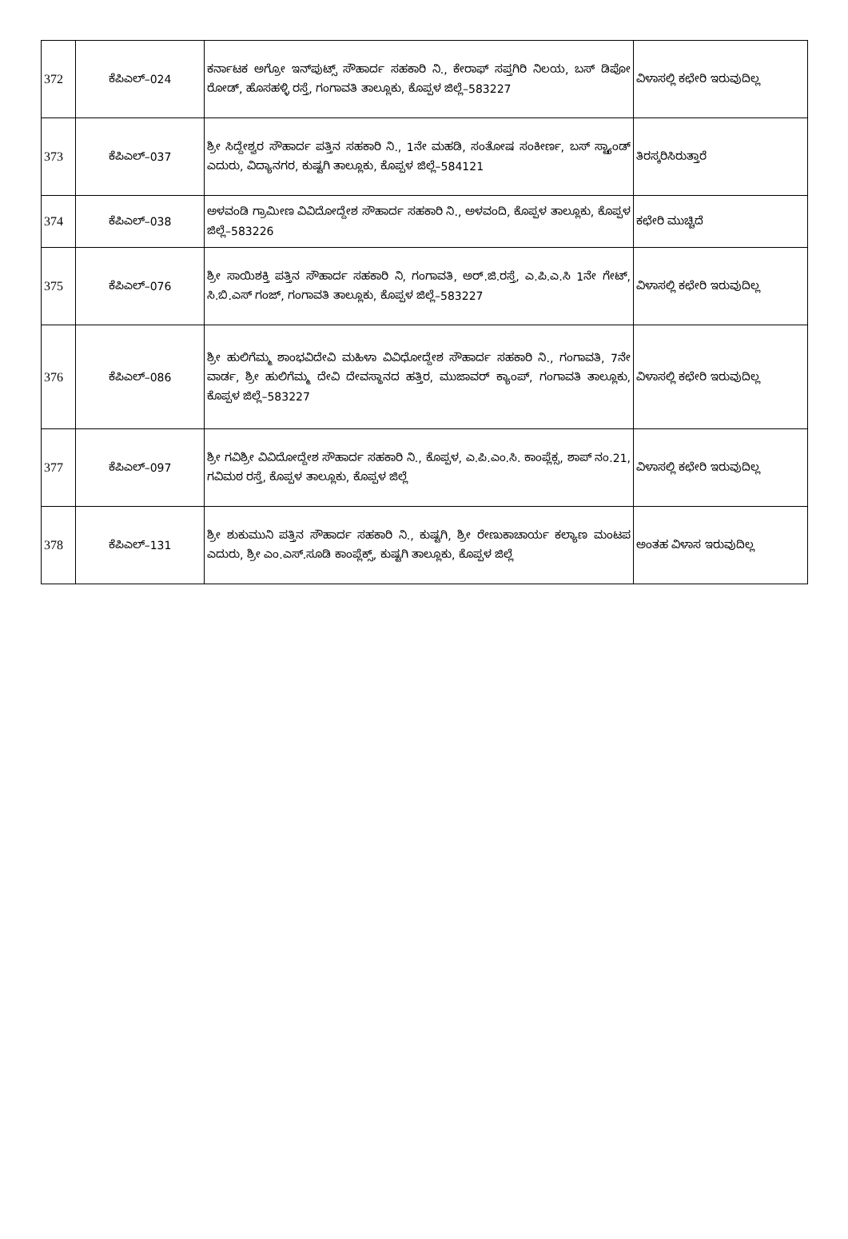| 372 | ಕೆಪಿಎಲ್–024 | ಕರ್ನಾಟಕ ಅಗ್ರೋ ಇನ್‌ಪುಟ್ಸ್ ಸೌಹಾರ್ದ ಸಹಕಾರಿ ನಿ., ಕೇರಾಫ್ ಸಪ್ತಗಿರಿ ನಿಲಯ, ಬಸ್ ಡಿಪೋ ರೋಡ್, ಹೊಸಹಳ್ಳಿ ರಸ್ತೆ, ಗಂಗಾವತಿ ತಾಲ್ಲೂಕು, ಕೊಪ್ಪಳ ಜಿಲ್ಲೆ–583227 | ವಿಳಾಸಲ್ಲಿ ಕಛೇರಿ ಇರುವುದಿಲ್ಲ |
| 373 | ಕೆಪಿಎಲ್–037 | ಶ್ರೀ ಸಿದ್ದೇಶ್ವರ ಸೌಹಾರ್ದ ಪತ್ತಿನ ಸಹಕಾರಿ ನಿ., 1ನೇ ಮಹಡಿ, ಸಂತೋಷ ಸಂಕೀರ್ಣ, ಬಸ್ ಸ್ಟ್ಯಾಂಡ್ ಎದುರು, ವಿದ್ಯಾನಗರ, ಕುಷ್ಟಗಿ ತಾಲ್ಲೂಕು, ಕೊಪ್ಪಳ ಜಿಲ್ಲೆ–584121 | ತಿರಸ್ಕರಿಸಿರುತ್ತಾರೆ |
| 374 | ಕೆಪಿಎಲ್–038 | ಅಳವಂಡಿ ಗ್ರಾಮೀಣ ವಿವಿದೋದ್ದೇಶ ಸೌಹಾರ್ದ ಸಹಕಾರಿ ನಿ., ಅಳವಂದಿ, ಕೊಪ್ಪಳ ತಾಲ್ಲೂಕು, ಕೊಪ್ಪಳ ಜಿಲ್ಲೆ–583226 | ಕಛೇರಿ ಮುಚ್ಚಿದೆ |
| 375 | ಕೆಪಿಎಲ್–076 | ಶ್ರೀ ಸಾಯಿಶಕ್ತಿ ಪತ್ತಿನ ಸೌಹಾರ್ದ ಸಹಕಾರಿ ನಿ, ಗಂಗಾವತಿ, ಅರ್.ಜಿ.ರಸ್ತೆ, ಎ.ಪಿ.ಎ.ಸಿ 1ನೇ ಗೇಟ್, ಸಿ.ಬಿ.ಎಸ್ ಗಂಜ್, ಗಂಗಾವತಿ ತಾಲ್ಲೂಕು, ಕೊಪ್ಪಳ ಜಿಲ್ಲೆ–583227 | ವಿಳಾಸಲ್ಲಿ ಕಛೇರಿ ಇರುವುದಿಲ್ಲ |
| 376 | ಕೆಪಿಎಲ್–086 | ಶ್ರೀ ಹುಲಿಗೆಮ್ಮ ಶಾಂಭವಿದೇವಿ ಮಹಿಳಾ ವಿವಿಧೋದ್ದೇಶ ಸೌಹಾರ್ದ ಸಹಕಾರಿ ನಿ., ಗಂಗಾವತಿ, 7ನೇ ವಾರ್ಡ, ಶ್ರೀ ಹುಲಿಗೆಮ್ಮ ದೇವಿ ದೇವಸ್ಥಾನದ ಹತ್ತಿರ, ಮುಜಾವರ್ ಕ್ಯಾಂಪ್, ಗಂಗಾವತಿ ತಾಲ್ಲೂಕು, ಕೊಪ್ಪಳ ಜಿಲ್ಲೆ–583227 | ವಿಳಾಸಲ್ಲಿ ಕಛೇರಿ ಇರುವುದಿಲ್ಲ |
| 377 | ಕೆಪಿಎಲ್–097 | ಶ್ರೀ ಗವಿಶ್ರೀ ವಿವಿದೋದ್ದೇಶ ಸೌಹಾರ್ದ ಸಹಕಾರಿ ನಿ., ಕೊಪ್ಪಳ, ಎ.ಪಿ.ಎಂ.ಸಿ. ಕಾಂಪ್ಲೆಕ್ಸ, ಶಾಪ್ ನಂ.21, ಗವಿಮಠ ರಸ್ತೆ, ಕೊಪ್ಪಳ ತಾಲ್ಲೂಕು, ಕೊಪ್ಪಳ ಜಿಲ್ಲೆ | ವಿಳಾಸಲ್ಲಿ ಕಛೇರಿ ಇರುವುದಿಲ್ಲ |
| 378 | ಕೆಪಿಎಲ್–131 | ಶ್ರೀ ಶುಕುಮುನಿ ಪತ್ತಿನ ಸೌಹಾರ್ದ ಸಹಕಾರಿ ನಿ., ಕುಷ್ಟಗಿ, ಶ್ರೀ ರೇಣುಕಾಚಾರ್ಯ ಕಲ್ಯಾಣ ಮಂಟಪ ಎದುರು, ಶ್ರೀ ಎಂ.ಎಸ್.ಸೂಡಿ ಕಾಂಪ್ಲೆಕ್ಸ್, ಕುಷ್ಟಗಿ ತಾಲ್ಲೂಕು, ಕೊಪ್ಪಳ ಜಿಲ್ಲೆ | ಅಂತಹ ವಿಳಾಸ ಇರುವುದಿಲ್ಲ |